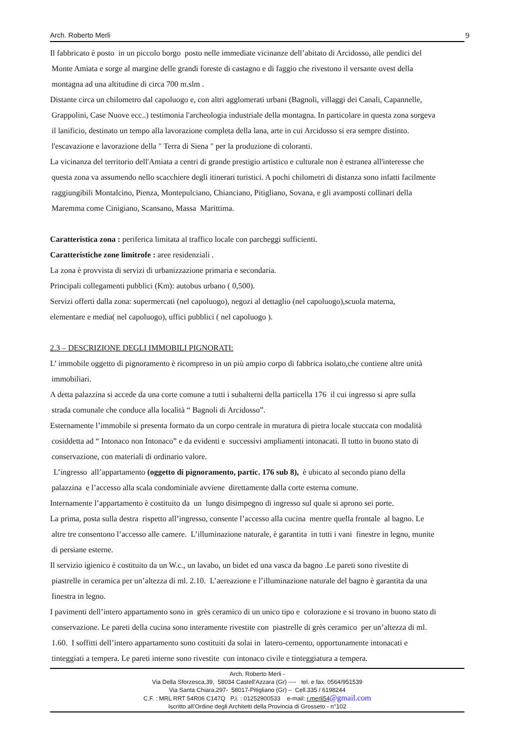Arch. Roberto Merli 9
Il fabbricato è posto in un piccolo borgo posto nelle immediate vicinanze dell’abitato di Arcidosso, alle pendici del
Monte Amiata e sorge al margine delle grandi foreste di castagno e di faggio che rivestono il versante ovest della
montagna ad una altitudine di circa 700 m.slm .
Distante circa un chilometro dal capoluogo e, con altri agglomerati urbani (Bagnoli, villaggi dei Canali, Capannelle,
Grappolini, Case Nuove ecc..) testimonia l'archeologia industriale della montagna. In particolare in questa zona sorgeva
il lanificio, destinato un tempo alla lavorazione completa della lana, arte in cui Arcidosso si era sempre distinto.
l'escavazione e lavorazione della " Terra di Siena " per la produzione di coloranti.
La vicinanza del territorio dell'Amiata a centri di grande prestigio artistico e culturale non è estranea all'interesse che
questa zona va assumendo nello scacchiere degli itinerari turistici. A pochi chilometri di distanza sono infatti facilmente
raggiungibili Montalcino, Pienza, Montepulciano, Chianciano, Pitigliano, Sovana, e gli avamposti collinari della
Maremma come Cinigiano, Scansano, Massa Marittima.
Caratteristica zona : periferica limitata al traffico locale con parcheggi sufficienti.
Caratteristiche zone limitrofe : aree residenziali .
La zona è provvista di servizi di urbanizzazione primaria e secondaria.
Principali collegamenti pubblici (Km): autobus urbano ( 0,500).
Servizi offerti dalla zona: supermercati (nel capoluogo), negozi al dettaglio (nel capoluogo),scuola materna,
elementare e media( nel capoluogo), uffici pubblici ( nel capoluogo ).
2.3 – DESCRIZIONE DEGLI IMMOBILI PIGNORATI:
L’ immobile oggetto di pignoramento è ricompreso in un più ampio corpo di fabbrica isolato,che contiene altre unità
immobiliari.
A detta palazzina si accede da una corte comune a tutti i subalterni della particella 176 il cui ingresso si apre sulla
strada comunale che conduce alla località “ Bagnoli di Arcidosso”.
Esternamente l’immobile si presenta formato da un corpo centrale in muratura di pietra locale stuccata con modalità
cosiddetta ad “ Intonaco non Intonaco” e da evidenti e successivi ampliamenti intonacati. Il tutto in buono stato di
conservazione, con materiali di ordinario valore.
L’ingresso all’appartamento (oggetto di pignoramento, partic. 176 sub 8), è ubicato al secondo piano della
palazzina e l’accesso alla scala condominiale avviene direttamente dalla corte esterna comune.
Internamente l’appartamento è costituito da un lungo disimpegno di ingresso sul quale si aprono sei porte.
La prima, posta sulla destra rispetto all’ingresso, consente l’accesso alla cucina mentre quella frontale al bagno. Le
altre tre consentono l’accesso alle camere. L’illuminazione naturale, è garantita in tutti i vani finestre in legno, munite
di persiane esterne.
Il servizio igienico è costituito da un W.c., un lavabo, un bidet ed una vasca da bagno .Le pareti sono rivestite di
piastrelle in ceramica per un’altezza di ml. 2.10. L’aereazione e l’illuminazione naturale del bagno è garantita da una
finestra in legno.
I pavimenti dell’intero appartamento sono in grès ceramico di un unico tipo e colorazione e si trovano in buono stato di
conservazione. Le pareti della cucina sono interamente rivestite con piastrelle di grès ceramico per un’altezza di ml.
1.60. I soffitti dell’intero appartamento sono costituiti da solai in latero-cemento, opportunamente intonacati e
tinteggiati a tempera. Le pareti interne sono rivestite con intonaco civile e tinteggiatura a tempera.
Arch. Roberto Merli -
Via Della Sforzesca,39, 58034 Castell'Azzara (Gr) ---- tel. e fax. 0564/951539
Via Santa Chiara,297- 58017-Pitigliano (Gr) – Cell.335 / 6198244
C.F. : MRL RRT 54R06 C147Q P.I. : 01252900533 e-mail: r.merli54@gmail.com
Iscritto all’Ordine degli Architetti della Provincia di Grosseto - n°102